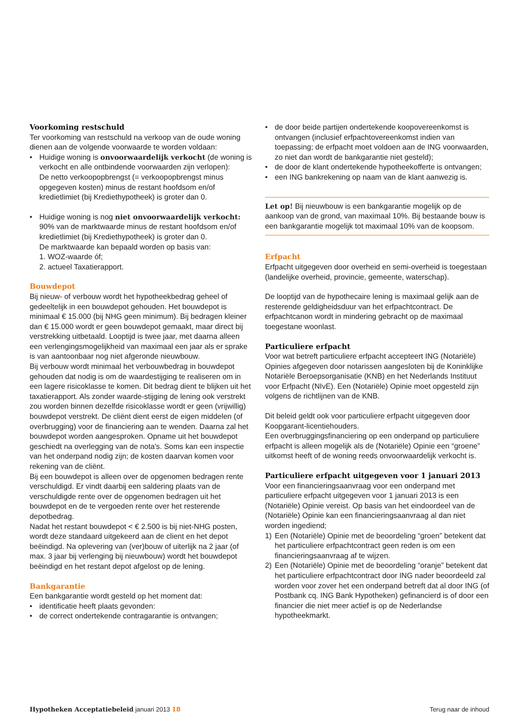Voorkoming restschuld
Ter voorkoming van restschuld na verkoop van de oude woning dienen aan de volgende voorwaarde te worden voldaan:
• Huidige woning is onvoorwaardelijk verkocht (de woning is verkocht en alle ontbindende voorwaarden zijn verlopen):
De netto verkoopopbrengst (= verkoopopbrengst minus opgegeven kosten) minus de restant hoofdsom en/of kredietlimiet (bij Krediethypotheek) is groter dan 0.
• Huidige woning is nog niet onvoorwaardelijk verkocht: 90% van de marktwaarde minus de restant hoofdsom en/of kredietlimiet (bij Krediethypotheek) is groter dan 0.
De marktwaarde kan bepaald worden op basis van:
1. WOZ-waarde óf;
2. actueel Taxatierapport.
Bouwdepot
Bij nieuw- of verbouw wordt het hypotheekbedrag geheel of gedeeltelijk in een bouwdepot gehouden. Het bouwdepot is minimaal € 15.000 (bij NHG geen minimum). Bij bedragen kleiner dan € 15.000 wordt er geen bouwdepot gemaakt, maar direct bij verstrekking uitbetaald. Looptijd is twee jaar, met daarna alleen een verlengingsmogelijkheid van maximaal een jaar als er sprake is van aantoonbaar nog niet afgeronde nieuwbouw.
Bij verbouw wordt minimaal het verbouwbedrag in bouwdepot gehouden dat nodig is om de waardestijging te realiseren om in een lagere risicoklasse te komen. Dit bedrag dient te blijken uit het taxatierapport. Als zonder waarde-stijging de lening ook verstrekt zou worden binnen dezelfde risicoklasse wordt er geen (vrijwillig) bouwdepot verstrekt. De cliënt dient eerst de eigen middelen (of overbrugging) voor de financiering aan te wenden. Daarna zal het bouwdepot worden aangesproken. Opname uit het bouwdepot geschiedt na overlegging van de nota's. Soms kan een inspectie van het onderpand nodig zijn; de kosten daarvan komen voor rekening van de cliënt.
Bij een bouwdepot is alleen over de opgenomen bedragen rente verschuldigd. Er vindt daarbij een saldering plaats van de verschuldigde rente over de opgenomen bedragen uit het bouwdepot en de te vergoeden rente over het resterende depotbedrag.
Nadat het restant bouwdepot < € 2.500 is bij niet-NHG posten, wordt deze standaard uitgekeerd aan de client en het depot beëindigd. Na oplevering van (ver)bouw of uiterlijk na 2 jaar (of max. 3 jaar bij verlenging bij nieuwbouw) wordt het bouwdepot beëindigd en het restant depot afgelost op de lening.
Bankgarantie
Een bankgarantie wordt gesteld op het moment dat:
• identificatie heeft plaats gevonden:
• de correct ondertekende contragarantie is ontvangen;
• de door beide partijen ondertekende koopovereenkomst is ontvangen (inclusief erfpachtovereenkomst indien van toepassing; de erfpacht moet voldoen aan de ING voorwaarden, zo niet dan wordt de bankgarantie niet gesteld);
• de door de klant ondertekende hypotheekofferte is ontvangen;
• een ING bankrekening op naam van de klant aanwezig is.
Let op! Bij nieuwbouw is een bankgarantie mogelijk op de aankoop van de grond, van maximaal 10%. Bij bestaande bouw is een bankgarantie mogelijk tot maximaal 10% van de koopsom.
Erfpacht
Erfpacht uitgegeven door overheid en semi-overheid is toegestaan (landelijke overheid, provincie, gemeente, waterschap).
De looptijd van de hypothecaire lening is maximaal gelijk aan de resterende geldigheidsduur van het erfpachtcontract. De erfpachtcanon wordt in mindering gebracht op de maximaal toegestane woonlast.
Particuliere erfpacht
Voor wat betreft particuliere erfpacht accepteert ING (Notariële) Opinies afgegeven door notarissen aangesloten bij de Koninklijke Notariële Beroepsorganisatie (KNB) en het Nederlands Instituut voor Erfpacht (NIvE). Een (Notariële) Opinie moet opgesteld zijn volgens de richtlijnen van de KNB.
Dit beleid geldt ook voor particuliere erfpacht uitgegeven door Koopgarant-licentiehouders.
Een overbruggingsfinanciering op een onderpand op particuliere erfpacht is alleen mogelijk als de (Notariële) Opinie een “groene” uitkomst heeft of de woning reeds onvoorwaardelijk verkocht is.
Particuliere erfpacht uitgegeven voor 1 januari 2013
Voor een financieringsaanvraag voor een onderpand met particuliere erfpacht uitgegeven voor 1 januari 2013 is een (Notariële) Opinie vereist. Op basis van het eindoordeel van de (Notariële) Opinie kan een financieringsaanvraag al dan niet worden ingediend;
1) Een (Notariële) Opinie met de beoordeling “groen” betekent dat het particuliere erfpachtcontract geen reden is om een financieringsaanvraag af te wijzen.
2) Een (Notariële) Opinie met de beoordeling “oranje” betekent dat het particuliere erfpachtcontract door ING nader beoordeeld zal worden voor zover het een onderpand betreft dat al door ING (of Postbank cq. ING Bank Hypotheken) gefinancierd is of door een financier die niet meer actief is op de Nederlandse hypotheekmarkt.
Hypotheken Acceptatiebeleid januari 2013 18
Terug naar de inhoud